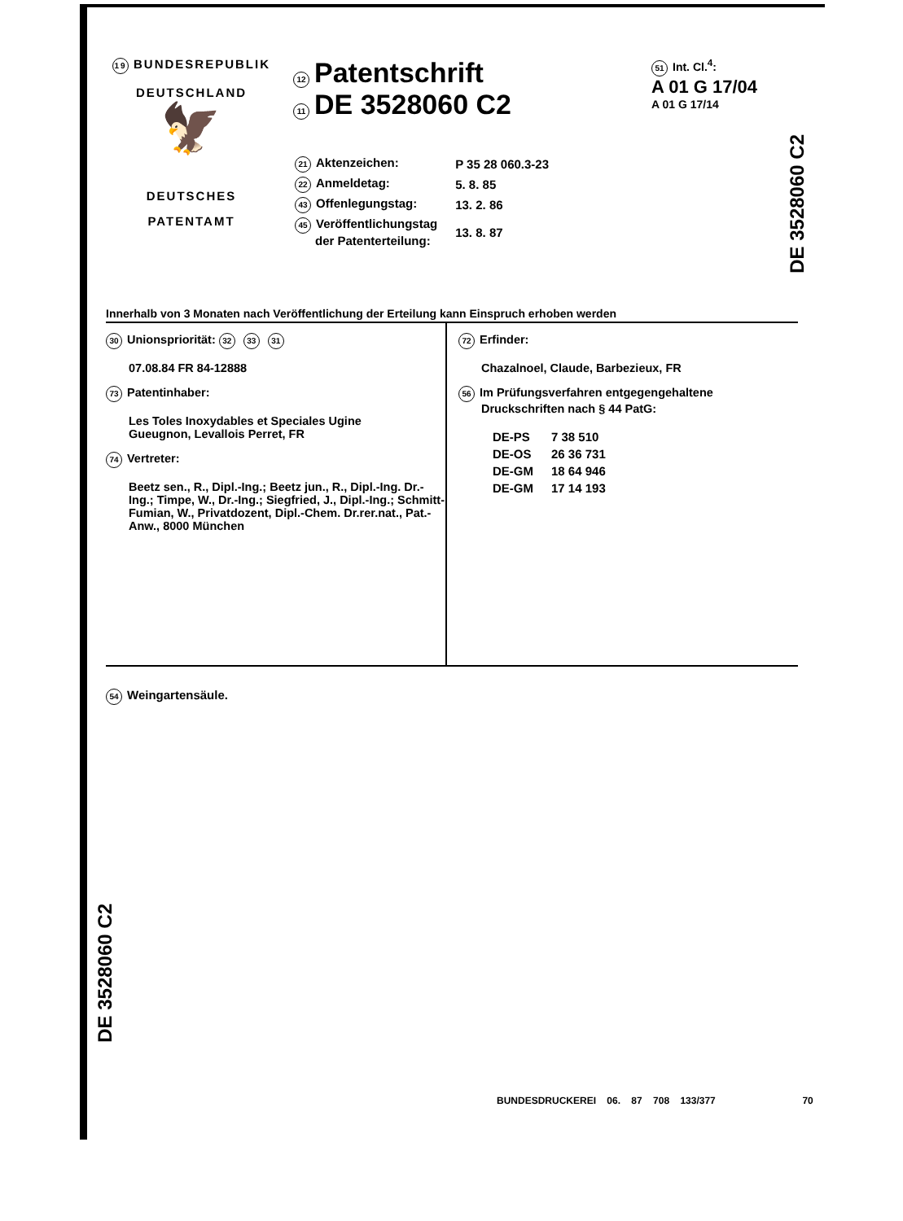19 BUNDESREPUBLIK
DEUTSCHLAND
🦅
DEUTSCHES
PATENTAMT
12 Patentschrift
11 DE 3528060 C2
| 21 Aktenzeichen: | P 35 28 060.3-23 |
| 22 Anmeldetag: | 5. 8. 85 |
| 43 Offenlegungstag: | 13. 2. 86 |
| 45 Veröffentlichungstag der Patenterteilung: | 13. 8. 87 |
51 Int. Cl.<sup>4</sup>:
A 01 G 17/04
A 01 G 17/14
Innerhalb von 3 Monaten nach Veröffentlichung der Erteilung kann Einspruch erhoben werden
30 Unionspriorität: 32 33 31
07.08.84 FR 84-12888
73 Patentinhaber:
Les Toles Inoxydables et Speciales Ugine
Gueugnon, Levallois Perret, FR
74 Vertreter:
Beetz sen., R., Dipl.-Ing.; Beetz jun., R., Dipl.-Ing. Dr.-Ing.; Timpe, W., Dr.-Ing.; Siegfried, J., Dipl.-Ing.; Schmitt-Fumian, W., Privatdozent, Dipl.-Chem. Dr.rer.nat., Pat.-Anw., 8000 München
72 Erfinder:
Chazalnoel, Claude, Barbezieux, FR
56 Im Prüfungsverfahren entgegengehaltene
Druckschriften nach § 44 PatG:
| DE-PS | 7 38 510 |
| DE-OS | 26 36 731 |
| DE-GM | 18 64 946 |
| DE-GM | 17 14 193 |
54 Weingartensäule.
DE 3528060 C2
DE 3528060 C2
BUNDESDRUCKEREI 06. 87 708 133/377 70